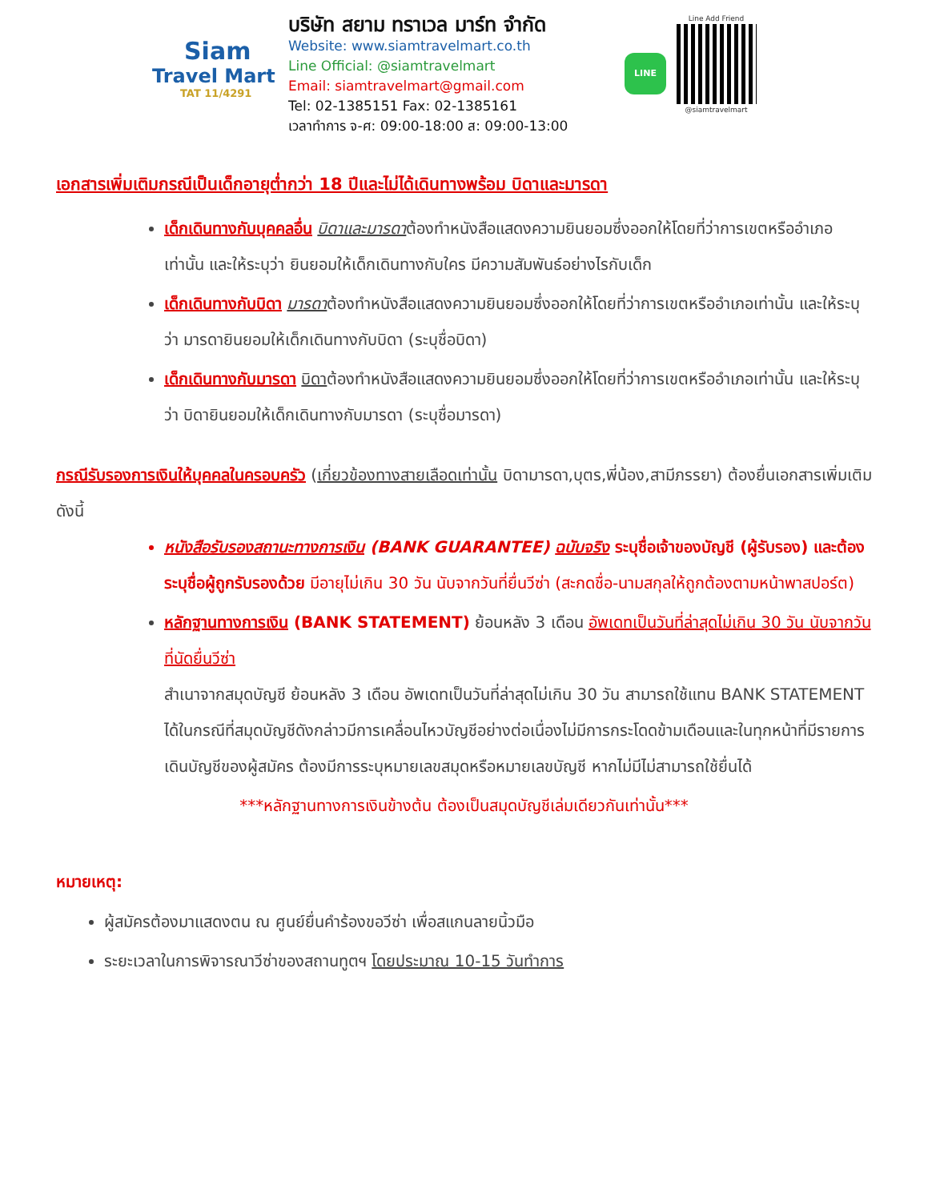Siam
Travel Mart
TAT 11/4291
บริษัท สยาม ทราเวล มาร์ท จำกัด
Website: www.siamtravelmart.co.th
Line Official: @siamtravelmart
Email: siamtravelmart@gmail.com
Tel: 02-1385151 Fax: 02-1385161
เวลาทำการ จ-ศ: 09:00-18:00 ส: 09:00-13:00
LINE
Line Add Friend
@siamtravelmart
เอกสารเพิ่มเติมกรณีเป็นเด็กอายุต่ำกว่า 18 ปีและไม่ได้เดินทางพร้อม บิดาและมารดา
เด็กเดินทางกับบุคคลอื่น บิดาและมารดาต้องทำหนังสือแสดงความยินยอมซึ่งออกให้โดยที่ว่าการเขตหรืออำเภอเท่านั้น และให้ระบุว่า ยินยอมให้เด็กเดินทางกับใคร มีความสัมพันธ์อย่างไรกับเด็ก
เด็กเดินทางกับบิดา มารดาต้องทำหนังสือแสดงความยินยอมซึ่งออกให้โดยที่ว่าการเขตหรืออำเภอเท่านั้น และให้ระบุว่า มารดายินยอมให้เด็กเดินทางกับบิดา (ระบุชื่อบิดา)
เด็กเดินทางกับมารดา บิดาต้องทำหนังสือแสดงความยินยอมซึ่งออกให้โดยที่ว่าการเขตหรืออำเภอเท่านั้น และให้ระบุว่า บิดายินยอมให้เด็กเดินทางกับมารดา (ระบุชื่อมารดา)
กรณีรับรองการเงินให้บุคคลในครอบครัว (เกี่ยวข้องทางสายเลือดเท่านั้น บิดามารดา,บุตร,พี่น้อง,สามีภรรยา) ต้องยื่นเอกสารเพิ่มเติมดังนี้
หนังสือรับรองสถานะทางการเงิน (BANK GUARANTEE) ฉบับจริง ระบุชื่อเจ้าของบัญชี (ผู้รับรอง) และต้องระบุชื่อผู้ถูกรับรองด้วย มีอายุไม่เกิน 30 วัน นับจากวันที่ยื่นวีซ่า (สะกดชื่อ-นามสกุลให้ถูกต้องตามหน้าพาสปอร์ต)
หลักฐานทางการเงิน (BANK STATEMENT) ย้อนหลัง 3 เดือน อัพเดทเป็นวันที่ล่าสุดไม่เกิน 30 วัน นับจากวันที่นัดยื่นวีซ่า
สำเนาจากสมุดบัญชี ย้อนหลัง 3 เดือน อัพเดทเป็นวันที่ล่าสุดไม่เกิน 30 วัน สามารถใช้แทน BANK STATEMENT ได้ในกรณีที่สมุดบัญชีดังกล่าวมีการเคลื่อนไหวบัญชีอย่างต่อเนื่องไม่มีการกระโดดข้ามเดือนและในทุกหน้าที่มีรายการเดินบัญชีของผู้สมัคร ต้องมีการระบุหมายเลขสมุดหรือหมายเลขบัญชี หากไม่มีไม่สามารถใช้ยื่นได้
***หลักฐานทางการเงินข้างต้น ต้องเป็นสมุดบัญชีเล่มเดียวกันเท่านั้น***
หมายเหตุ:
ผู้สมัครต้องมาแสดงตน ณ ศูนย์ยื่นคำร้องขอวีซ่า เพื่อสแกนลายนิ้วมือ
ระยะเวลาในการพิจารณาวีซ่าของสถานทูตฯ โดยประมาณ 10-15 วันทำการ